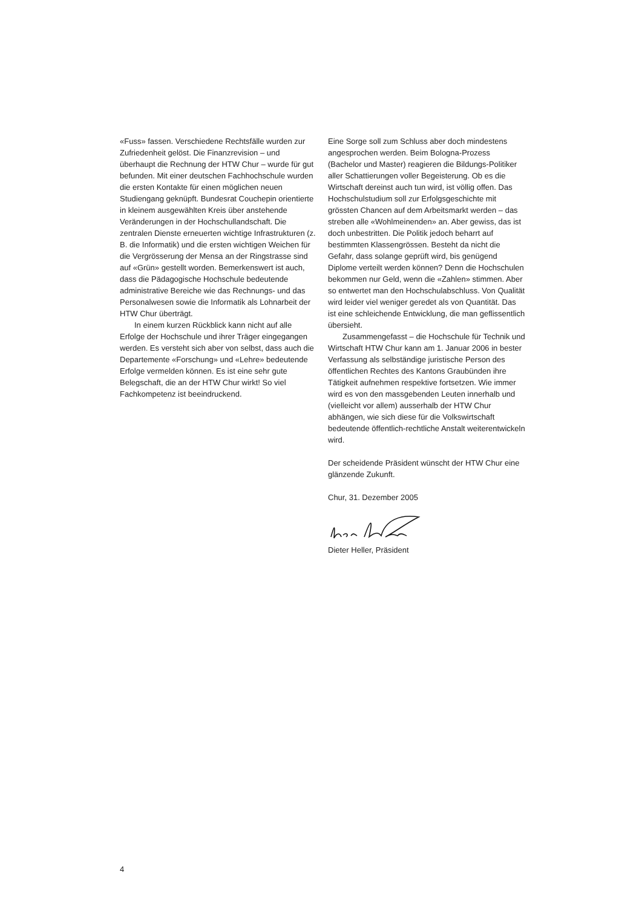«Fuss» fassen. Verschiedene Rechtsfälle wurden zur Zufriedenheit gelöst. Die Finanzrevision – und überhaupt die Rechnung der HTW Chur – wurde für gut befunden. Mit einer deutschen Fachhochschule wurden die ersten Kontakte für einen möglichen neuen Studiengang geknüpft. Bundesrat Couchepin orientierte in kleinem ausgewählten Kreis über anstehende Veränderungen in der Hochschullandschaft. Die zentralen Dienste erneuerten wichtige Infrastrukturen (z. B. die Informatik) und die ersten wichtigen Weichen für die Vergrösserung der Mensa an der Ringstrasse sind auf «Grün» gestellt worden. Bemerkenswert ist auch, dass die Pädagogische Hochschule bedeutende administrative Bereiche wie das Rechnungs- und das Personalwesen sowie die Informatik als Lohnarbeit der HTW Chur überträgt.
In einem kurzen Rückblick kann nicht auf alle Erfolge der Hochschule und ihrer Träger eingegangen werden. Es versteht sich aber von selbst, dass auch die Departemente «Forschung» und «Lehre» bedeutende Erfolge vermelden können. Es ist eine sehr gute Belegschaft, die an der HTW Chur wirkt! So viel Fachkompetenz ist beeindruckend.
Eine Sorge soll zum Schluss aber doch mindestens angesprochen werden. Beim Bologna-Prozess (Bachelor und Master) reagieren die Bildungs-Politiker aller Schattierungen voller Begeisterung. Ob es die Wirtschaft dereinst auch tun wird, ist völlig offen. Das Hochschulstudium soll zur Erfolgsgeschichte mit grössten Chancen auf dem Arbeitsmarkt werden – das streben alle «Wohlmeinenden» an. Aber gewiss, das ist doch unbestritten. Die Politik jedoch beharrt auf bestimmten Klassengrössen. Besteht da nicht die Gefahr, dass solange geprüft wird, bis genügend Diplome verteilt werden können? Denn die Hochschulen bekommen nur Geld, wenn die «Zahlen» stimmen. Aber so entwertet man den Hochschulabschluss. Von Qualität wird leider viel weniger geredet als von Quantität. Das ist eine schleichende Entwicklung, die man geflissentlich übersieht.
Zusammengefasst – die Hochschule für Technik und Wirtschaft HTW Chur kann am 1. Januar 2006 in bester Verfassung als selbständige juristische Person des öffentlichen Rechtes des Kantons Graubünden ihre Tätigkeit aufnehmen respektive fortsetzen. Wie immer wird es von den massgebenden Leuten innerhalb und (vielleicht vor allem) ausserhalb der HTW Chur abhängen, wie sich diese für die Volkswirtschaft bedeutende öffentlich-rechtliche Anstalt weiterentwickeln wird.
Der scheidende Präsident wünscht der HTW Chur eine glänzende Zukunft.
Chur, 31. Dezember 2005
Dieter Heller, Präsident
4